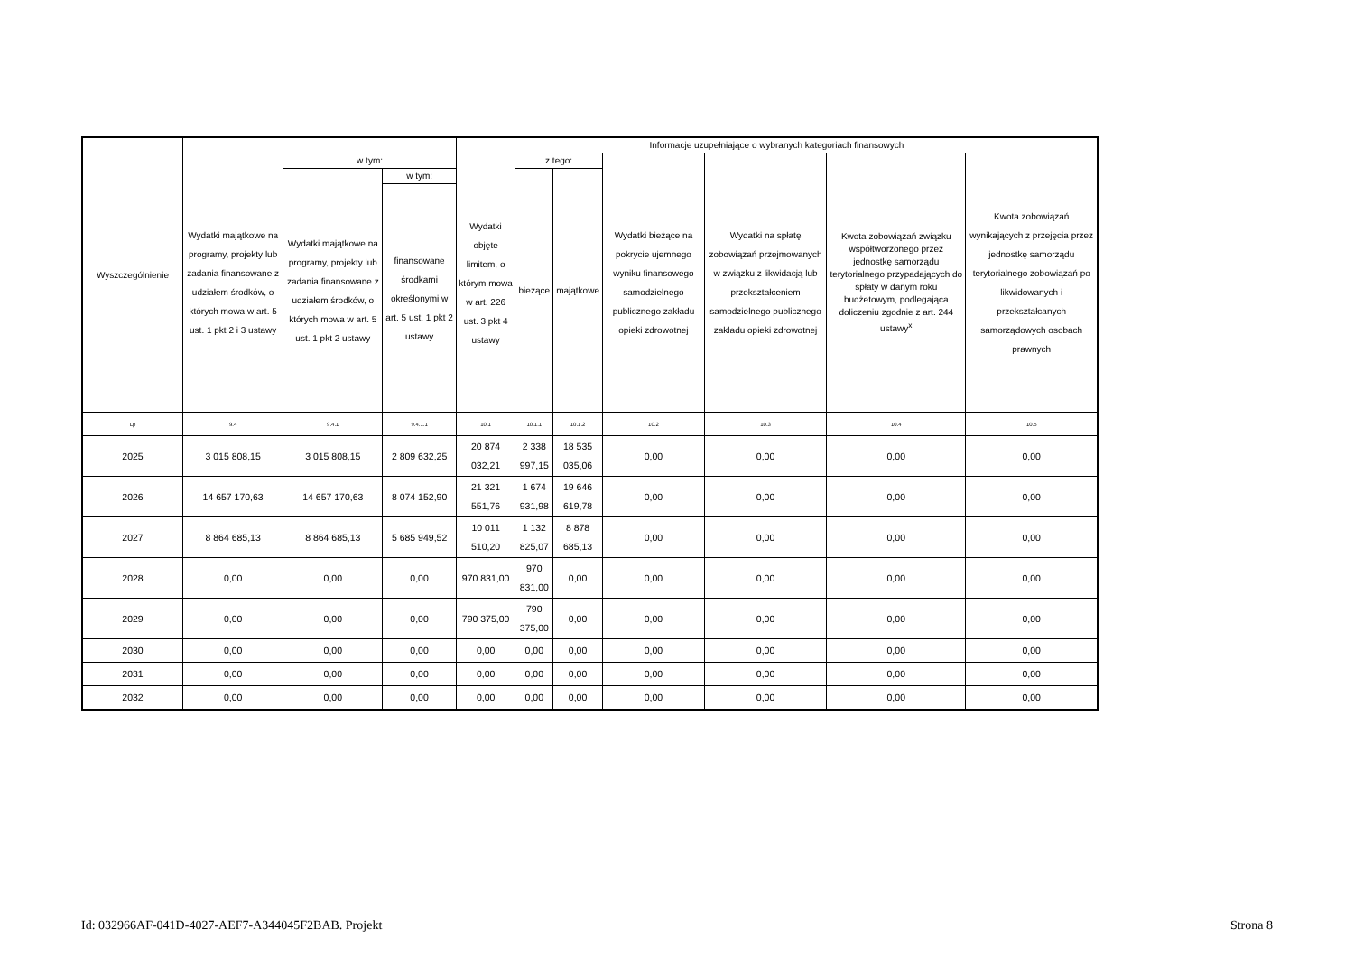| Wyszczególnienie | | | | Informacje uzupełniające o wybranych kategoriach finansowych | | | | | | |
| --- | --- | --- | --- | --- | --- | --- | --- | --- | --- | --- |
| | Wydatki majątkowe na programy, projekty lub zadania finansowane z udziałem środków, o których mowa w art. 5 ust. 1 pkt 2 i 3 ustawy | w tym: | | Wydatki objęte limitem, o którym mowa w art. 226 ust. 3 pkt 4 ustawy | z tego: | | Wydatki bieżące na pokrycie ujemnego wyniku finansowego samodzielnego publicznego zakładu opieki zdrowotnej | Wydatki na spłatę zobowiązań przejmowanych w związku z likwidacją lub przekształceniem samodzielnego publicznego zakładu opieki zdrowotnej | Kwota zobowiązań związku współtworzonego przez jednostkę samorządu terytorialnego przypadających do spłaty w danym roku budżetowym, podlegająca doliczeniu zgodnie z art. 244 ustawy<sup>x</sup> | Kwota zobowiązań wynikających z przejęcia przez jednostkę samorządu terytorialnego zobowiązań po likwidowanych i przekształcanych samorządowych osobach prawnych |
| | | Wydatki majątkowe na programy, projekty lub zadania finansowane z udziałem środków, o których mowa w art. 5 ust. 1 pkt 2 ustawy | w tym: | | bieżące | majątkowe | | | | |
| | | | finansowane środkami określonymi w art. 5 ust. 1 pkt 2 ustawy | | | | | | | |
| Lp | 9.4 | 9.4.1 | 9.4.1.1 | 10.1 | 10.1.1 | 10.1.2 | 10.2 | 10.3 | 10.4 | 10.5 |
| 2025 | 3 015 808,15 | 3 015 808,15 | 2 809 632,25 | 20 874 032,21 | 2 338 997,15 | 18 535 035,06 | 0,00 | 0,00 | 0,00 | 0,00 |
| 2026 | 14 657 170,63 | 14 657 170,63 | 8 074 152,90 | 21 321 551,76 | 1 674 931,98 | 19 646 619,78 | 0,00 | 0,00 | 0,00 | 0,00 |
| 2027 | 8 864 685,13 | 8 864 685,13 | 5 685 949,52 | 10 011 510,20 | 1 132 825,07 | 8 878 685,13 | 0,00 | 0,00 | 0,00 | 0,00 |
| 2028 | 0,00 | 0,00 | 0,00 | 970 831,00 | 970 831,00 | 0,00 | 0,00 | 0,00 | 0,00 | 0,00 |
| 2029 | 0,00 | 0,00 | 0,00 | 790 375,00 | 790 375,00 | 0,00 | 0,00 | 0,00 | 0,00 | 0,00 |
| 2030 | 0,00 | 0,00 | 0,00 | 0,00 | 0,00 | 0,00 | 0,00 | 0,00 | 0,00 | 0,00 |
| 2031 | 0,00 | 0,00 | 0,00 | 0,00 | 0,00 | 0,00 | 0,00 | 0,00 | 0,00 | 0,00 |
| 2032 | 0,00 | 0,00 | 0,00 | 0,00 | 0,00 | 0,00 | 0,00 | 0,00 | 0,00 | 0,00 |
Id: 032966AF-041D-4027-AEF7-A344045F2BAB. Projekt Strona 8